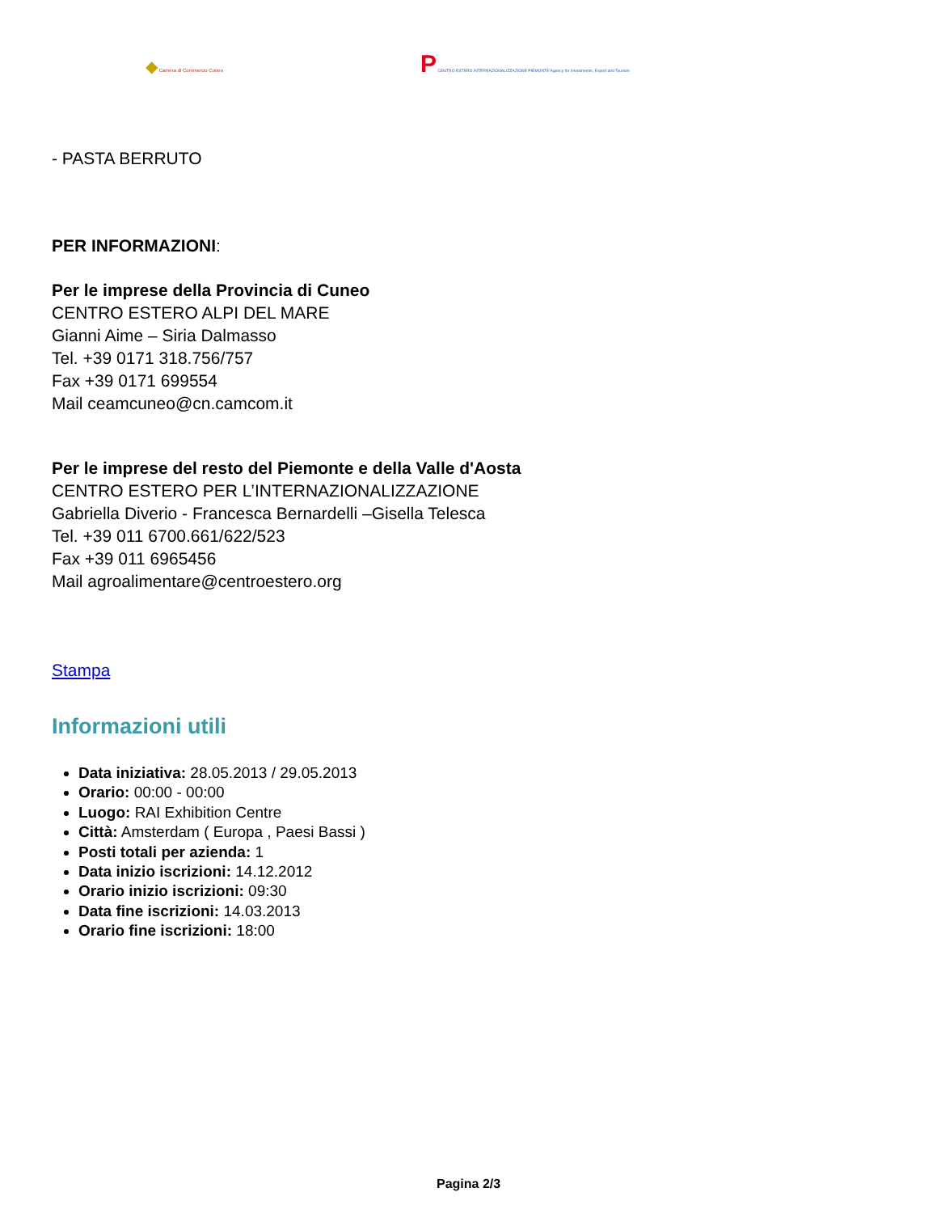◆ Camera di Commercio Cuneo
P CENTRO ESTERO INTERNAZIONALIZZAZIONE PIEMONTE Agency for Investments, Export and Tourism
- PASTA BERRUTO
PER INFORMAZIONI:
Per le imprese della Provincia di Cuneo
CENTRO ESTERO ALPI DEL MARE
Gianni Aime – Siria Dalmasso
Tel. +39 0171 318.756/757
Fax +39 0171 699554
Mail ceamcuneo@cn.camcom.it
Per le imprese del resto del Piemonte e della Valle d'Aosta
CENTRO ESTERO PER L’INTERNAZIONALIZZAZIONE
Gabriella Diverio - Francesca Bernardelli –Gisella Telesca
Tel. +39 011 6700.661/622/523
Fax +39 011 6965456
Mail agroalimentare@centroestero.org
Stampa
Informazioni utili
Data iniziativa: 28.05.2013 / 29.05.2013
Orario: 00:00 - 00:00
Luogo: RAI Exhibition Centre
Città: Amsterdam ( Europa , Paesi Bassi )
Posti totali per azienda: 1
Data inizio iscrizioni: 14.12.2012
Orario inizio iscrizioni: 09:30
Data fine iscrizioni: 14.03.2013
Orario fine iscrizioni: 18:00
Pagina 2/3